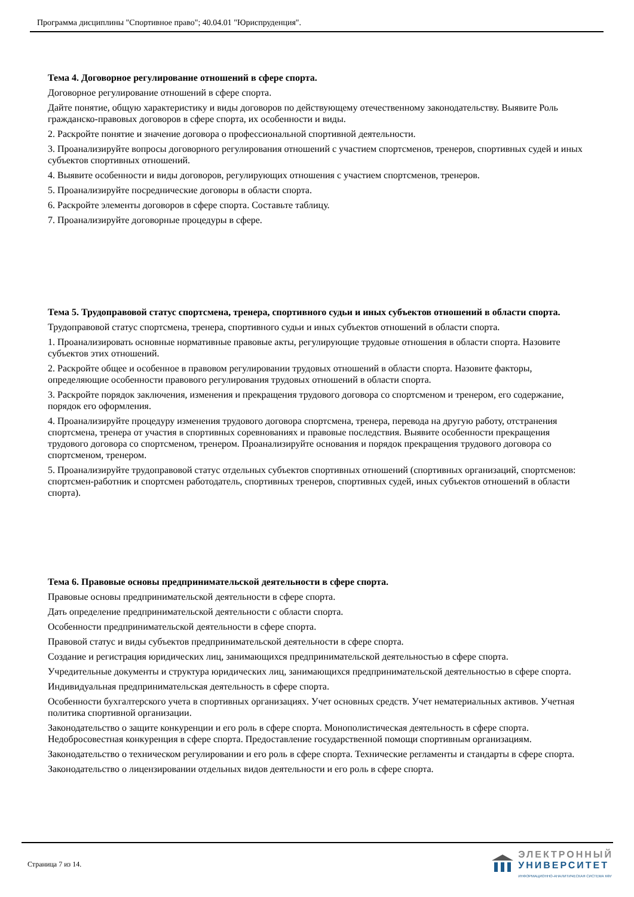Программа дисциплины "Спортивное право"; 40.04.01 "Юриспруденция".
Тема 4. Договорное регулирование отношений в сфере спорта.
Договорное регулирование отношений в сфере спорта.
Дайте понятие, общую характеристику и виды договоров по действующему отечественному законодательству. Выявите Роль гражданско-правовых договоров в сфере спорта, их особенности и виды.
2. Раскройте понятие и значение договора о профессиональной спортивной деятельности.
3. Проанализируйте вопросы договорного регулирования отношений с участием спортсменов, тренеров, спортивных судей и иных субъектов спортивных отношений.
4. Выявите особенности и виды договоров, регулирующих отношения с участием спортсменов, тренеров.
5. Проанализируйте посреднические договоры в области спорта.
6. Раскройте элементы договоров в сфере спорта. Составьте таблицу.
7. Проанализируйте договорные процедуры в сфере.
Тема 5. Трудоправовой статус спортсмена, тренера, спортивного судьи и иных субъектов отношений в области спорта.
Трудоправовой статус спортсмена, тренера, спортивного судьи и иных субъектов отношений в области спорта.
1. Проанализировать основные нормативные правовые акты, регулирующие трудовые отношения в области спорта. Назовите субъектов этих отношений.
2. Раскройте общее и особенное в правовом регулировании трудовых отношений в области спорта. Назовите факторы, определяющие особенности правового регулирования трудовых отношений в области спорта.
3. Раскройте порядок заключения, изменения и прекращения трудового договора со спортсменом и тренером, его содержание, порядок его оформления.
4. Проанализируйте процедуру изменения трудового договора спортсмена, тренера, перевода на другую работу, отстранения спортсмена, тренера от участия в спортивных соревнованиях и правовые последствия. Выявите особенности прекращения трудового договора со спортсменом, тренером. Проанализируйте основания и порядок прекращения трудового договора со спортсменом, тренером.
5. Проанализируйте трудоправовой статус отдельных субъектов спортивных отношений (спортивных организаций, спортсменов: спортсмен-работник и спортсмен работодатель, спортивных тренеров, спортивных судей, иных субъектов отношений в области спорта).
Тема 6. Правовые основы предпринимательской деятельности в сфере спорта.
Правовые основы предпринимательской деятельности в сфере спорта.
Дать определение предпринимательской деятельности с области спорта.
Особенности предпринимательской деятельности в сфере спорта.
Правовой статус и виды субъектов предпринимательской деятельности в сфере спорта.
Создание и регистрация юридических лиц, занимающихся предпринимательской деятельностью в сфере спорта.
Учредительные документы и структура юридических лиц, занимающихся предпринимательской деятельностью в сфере спорта.
Индивидуальная предпринимательская деятельность в сфере спорта.
Особенности бухгалтерского учета в спортивных организациях. Учет основных средств. Учет нематериальных активов. Учетная политика спортивной организации.
Законодательство о защите конкуренции и его роль в сфере спорта. Монополистическая деятельность в сфере спорта. Недобросовестная конкуренция в сфере спорта. Предоставление государственной помощи спортивным организациям.
Законодательство о техническом регулировании и его роль в сфере спорта. Технические регламенты и стандарты в сфере спорта.
Законодательство о лицензировании отдельных видов деятельности и его роль в сфере спорта.
Страница 7 из 14.
ЭЛЕКТРОННЫЙ
УНИВЕРСИТЕТ
ИНФОРМАЦИОННО-АНАЛИТИЧЕСКАЯ СИСТЕМА КФУ